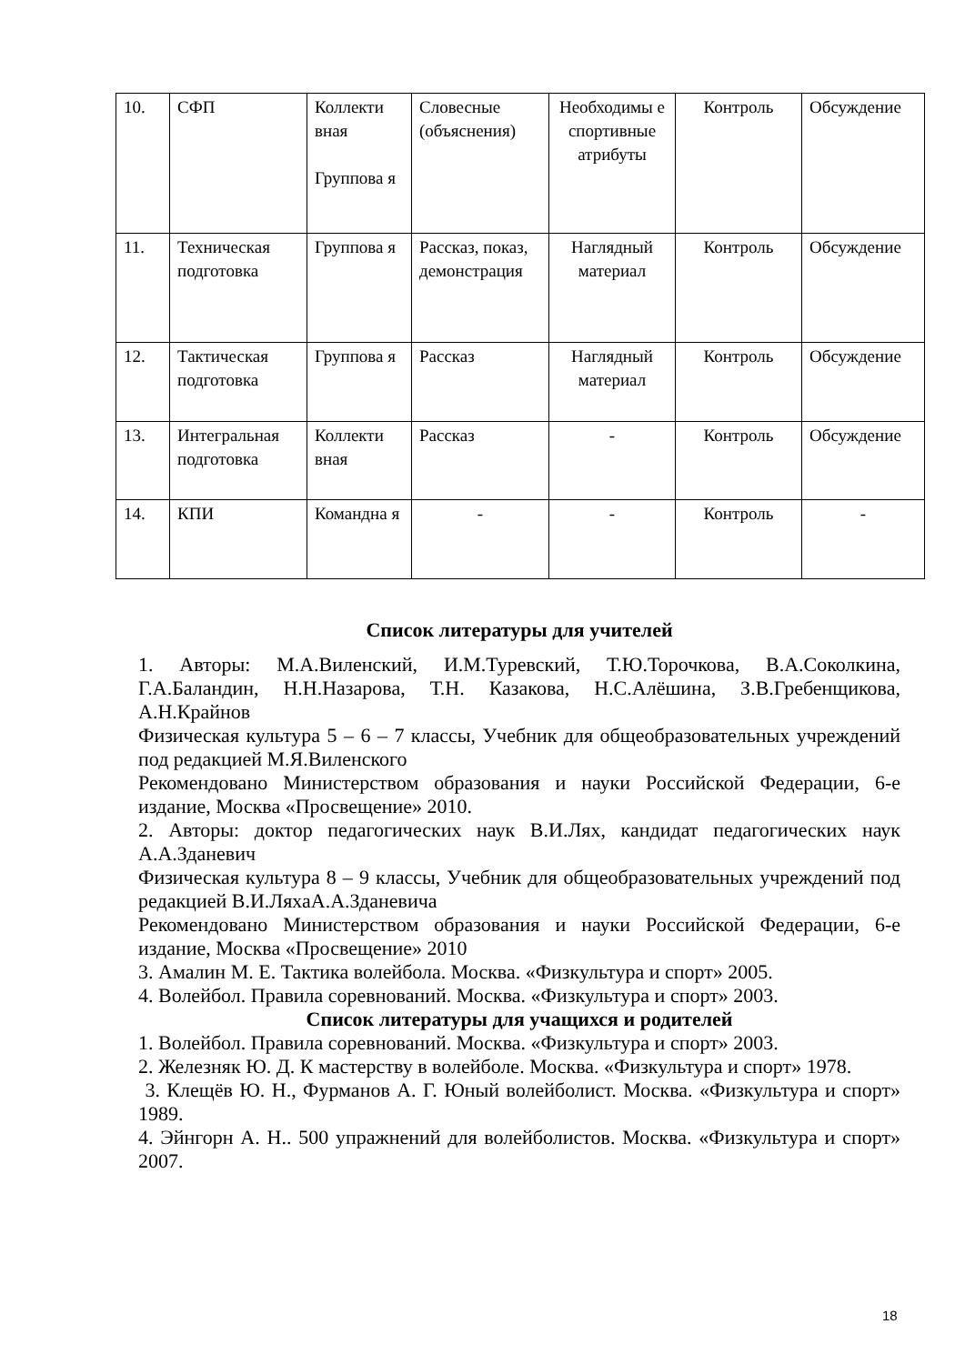| 10. | СФП | Коллекти вная Группова я | Словесные (объяснения) | Необходимы е спортивные атрибуты | Контроль | Обсуждение |
| 11. | Техническая подготовка | Группова я | Рассказ, показ, демонстрация | Наглядный материал | Контроль | Обсуждение |
| 12. | Тактическая подготовка | Группова я | Рассказ | Наглядный материал | Контроль | Обсуждение |
| 13. | Интегральная подготовка | Коллекти вная | Рассказ | - | Контроль | Обсуждение |
| 14. | КПИ | Командна я | - | - | Контроль | - |
Список литературы для учителей
1. Авторы: М.А.Виленский, И.М.Туревский, Т.Ю.Торочкова, В.А.Соколкина, Г.А.Баландин, Н.Н.Назарова, Т.Н. Казакова, Н.С.Алёшина, З.В.Гребенщикова, А.Н.Крайнов
Физическая культура 5 – 6 – 7 классы, Учебник для общеобразовательных учреждений под редакцией М.Я.Виленского
Рекомендовано Министерством образования и науки Российской Федерации, 6-е издание, Москва «Просвещение» 2010.
2. Авторы: доктор педагогических наук В.И.Лях, кандидат педагогических наук А.А.Зданевич
Физическая культура 8 – 9 классы, Учебник для общеобразовательных учреждений под редакцией В.И.ЛяхаА.А.Зданевича
Рекомендовано Министерством образования и науки Российской Федерации, 6-е издание, Москва «Просвещение» 2010
3. Амалин М. Е. Тактика волейбола. Москва. «Физкультура и спорт» 2005.
4. Волейбол. Правила соревнований. Москва. «Физкультура и спорт» 2003.
Список литературы для учащихся и родителей
1. Волейбол. Правила соревнований. Москва. «Физкультура и спорт» 2003.
2. Железняк Ю. Д. К мастерству в волейболе. Москва. «Физкультура и спорт» 1978.
3. Клещёв Ю. Н., Фурманов А. Г. Юный волейболист. Москва. «Физкультура и спорт» 1989.
4. Эйнгорн А. Н.. 500 упражнений для волейболистов. Москва. «Физкультура и спорт» 2007.
18